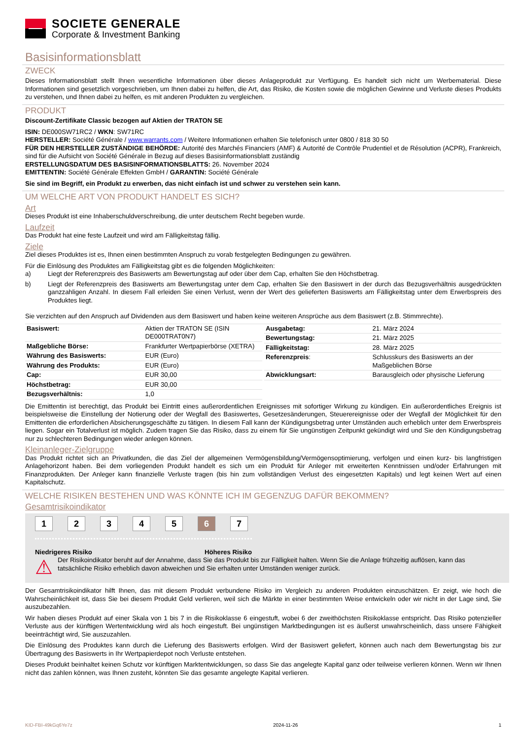SOCIETE GENERALE
Corporate & Investment Banking
Basisinformationsblatt
ZWECK
Dieses Informationsblatt stellt Ihnen wesentliche Informationen über dieses Anlageprodukt zur Verfügung. Es handelt sich nicht um Werbematerial. Diese Informationen sind gesetzlich vorgeschrieben, um Ihnen dabei zu helfen, die Art, das Risiko, die Kosten sowie die möglichen Gewinne und Verluste dieses Produkts zu verstehen, und Ihnen dabei zu helfen, es mit anderen Produkten zu vergleichen.
PRODUKT
Discount-Zertifikate Classic bezogen auf Aktien der TRATON SE
ISIN: DE000SW71RC2 / WKN: SW71RC
HERSTELLER: Société Générale / www.warrants.com / Weitere Informationen erhalten Sie telefonisch unter 0800 / 818 30 50
FÜR DEN HERSTELLER ZUSTÄNDIGE BEHÖRDE: Autorité des Marchés Financiers (AMF) & Autorité de Contrôle Prudentiel et de Résolution (ACPR), Frankreich, sind für die Aufsicht von Société Générale in Bezug auf dieses Basisinformationsblatt zuständig
ERSTELLUNGSDATUM DES BASISINFORMATIONSBLATTS: 26. November 2024
EMITTENTIN: Société Générale Effekten GmbH / GARANTIN: Société Générale
Sie sind im Begriff, ein Produkt zu erwerben, das nicht einfach ist und schwer zu verstehen sein kann.
UM WELCHE ART VON PRODUKT HANDELT ES SICH?
Art
Dieses Produkt ist eine Inhaberschuldverschreibung, die unter deutschem Recht begeben wurde.
Laufzeit
Das Produkt hat eine feste Laufzeit und wird am Fälligkeitstag fällig.
Ziele
Ziel dieses Produktes ist es, Ihnen einen bestimmten Anspruch zu vorab festgelegten Bedingungen zu gewähren.
Für die Einlösung des Produktes am Fälligkeitstag gibt es die folgenden Möglichkeiten:
a) Liegt der Referenzpreis des Basiswerts am Bewertungstag auf oder über dem Cap, erhalten Sie den Höchstbetrag.
b) Liegt der Referenzpreis des Basiswerts am Bewertungstag unter dem Cap, erhalten Sie den Basiswert in der durch das Bezugsverhältnis ausgedrückten ganzzahligen Anzahl. In diesem Fall erleiden Sie einen Verlust, wenn der Wert des gelieferten Basiswerts am Fälligkeitstag unter dem Erwerbspreis des Produktes liegt.
Sie verzichten auf den Anspruch auf Dividenden aus dem Basiswert und haben keine weiteren Ansprüche aus dem Basiswert (z.B. Stimmrechte).
| Basiswert: | Aktien der TRATON SE (ISIN DE000TRAT0N7) |
| Maßgebliche Börse: | Frankfurter Wertpapierbörse (XETRA) |
| Währung des Basiswerts: | EUR (Euro) |
| Währung des Produkts: | EUR (Euro) |
| Cap: | EUR 30,00 |
| Höchstbetrag: | EUR 30,00 |
| Bezugsverhältnis: | 1,0 |
| Ausgabetag: | 21. März 2024 |
| Bewertungstag: | 21. März 2025 |
| Fälligkeitstag: | 28. März 2025 |
| Referenzpreis : | Schlusskurs des Basiswerts an der Maßgeblichen Börse |
| Abwicklungsart: | Barausgleich oder physische Lieferung |
Die Emittentin ist berechtigt, das Produkt bei Eintritt eines außerordentlichen Ereignisses mit sofortiger Wirkung zu kündigen. Ein außerordentliches Ereignis ist beispielsweise die Einstellung der Notierung oder der Wegfall des Basiswertes, Gesetzesänderungen, Steuerereignisse oder der Wegfall der Möglichkeit für den Emittenten die erforderlichen Absicherungsgeschäfte zu tätigen. In diesem Fall kann der Kündigungsbetrag unter Umständen auch erheblich unter dem Erwerbspreis liegen. Sogar ein Totalverlust ist möglich. Zudem tragen Sie das Risiko, dass zu einem für Sie ungünstigen Zeitpunkt gekündigt wird und Sie den Kündigungsbetrag nur zu schlechteren Bedingungen wieder anlegen können.
Kleinanleger-Zielgruppe
Das Produkt richtet sich an Privatkunden, die das Ziel der allgemeinen Vermögensbildung/Vermögensoptimierung, verfolgen und einen kurz- bis langfristigen Anlagehorizont haben. Bei dem vorliegenden Produkt handelt es sich um ein Produkt für Anleger mit erweiterten Kenntnissen und/oder Erfahrungen mit Finanzprodukten. Der Anleger kann finanzielle Verluste tragen (bis hin zum vollständigen Verlust des eingesetzten Kapitals) und legt keinen Wert auf einen Kapitalschutz.
WELCHE RISIKEN BESTEHEN UND WAS KÖNNTE ICH IM GEGENZUG DAFÜR BEKOMMEN?
Gesamtrisikoindikator
1234567
Niedrigeres Risiko Höheres Risiko
⚠ Der Risikoindikator beruht auf der Annahme, dass Sie das Produkt bis zur Fälligkeit halten. Wenn Sie die Anlage frühzeitig auflösen, kann das tatsächliche Risiko erheblich davon abweichen und Sie erhalten unter Umständen weniger zurück.
Der Gesamtrisikoindikator hilft Ihnen, das mit diesem Produkt verbundene Risiko im Vergleich zu anderen Produkten einzuschätzen. Er zeigt, wie hoch die Wahrscheinlichkeit ist, dass Sie bei diesem Produkt Geld verlieren, weil sich die Märkte in einer bestimmten Weise entwickeln oder wir nicht in der Lage sind, Sie auszubezahlen.
Wir haben dieses Produkt auf einer Skala von 1 bis 7 in die Risikoklasse 6 eingestuft, wobei 6 der zweithöchsten Risikoklasse entspricht. Das Risiko potenzieller Verluste aus der künftigen Wertentwicklung wird als hoch eingestuft. Bei ungünstigen Marktbedingungen ist es äußerst unwahrscheinlich, dass unsere Fähigkeit beeinträchtigt wird, Sie auszuzahlen.
Die Einlösung des Produktes kann durch die Lieferung des Basiswerts erfolgen. Wird der Basiswert geliefert, können auch nach dem Bewertungstag bis zur Übertragung des Basiswerts in Ihr Wertpapierdepot noch Verluste entstehen.
Dieses Produkt beinhaltet keinen Schutz vor künftigen Marktentwicklungen, so dass Sie das angelegte Kapital ganz oder teilweise verlieren können. Wenn wir Ihnen nicht das zahlen können, was Ihnen zusteht, könnten Sie das gesamte angelegte Kapital verlieren.
KID-FBI-49kGq6Ye7z 2024-11-26 1